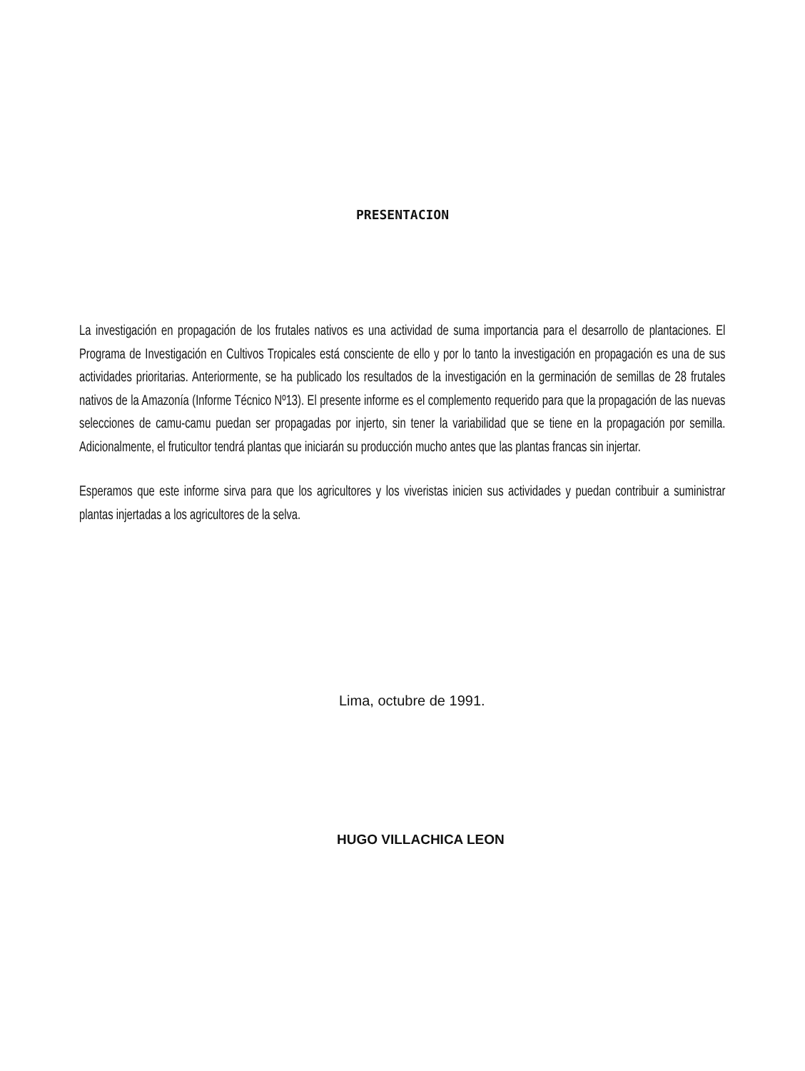PRESENTACION
La investigación en propagación de los frutales nativos es una actividad de suma importancia para el desarrollo de plantaciones. El Programa de Investigación en Cultivos Tropicales está consciente de ello y por lo tanto la investigación en propagación es una de sus actividades prioritarias. Anteriormente, se ha publicado los resultados de la investigación en la germinación de semillas de 28 frutales nativos de la Amazonía (Informe Técnico Nº13). El presente informe es el complemento requerido para que la propagación de las nuevas selecciones de camu-camu puedan ser propagadas por injerto, sin tener la variabilidad que se tiene en la propagación por semilla. Adicionalmente, el fruticultor tendrá plantas que iniciarán su producción mucho antes que las plantas francas sin injertar.
Esperamos que este informe sirva para que los agricultores y los viveristas inicien sus actividades y puedan contribuir a suministrar plantas injertadas a los agricultores de la selva.
Lima, octubre de 1991.
HUGO VILLACHICA LEON